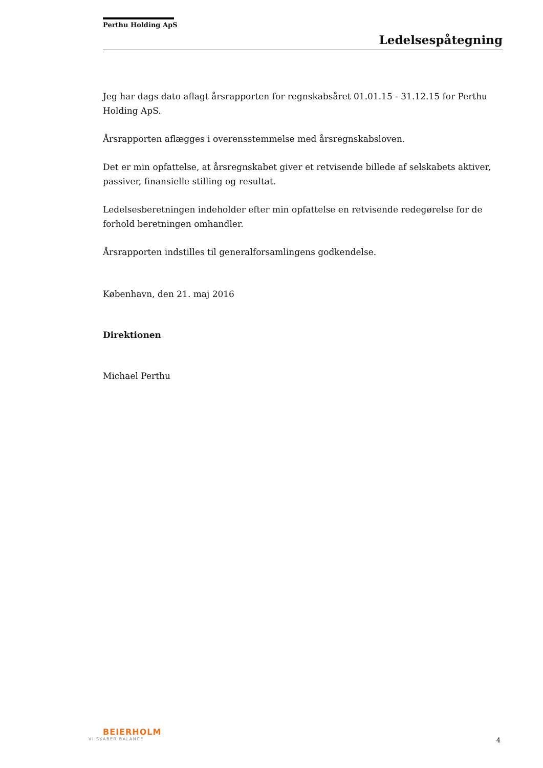Perthu Holding ApS
Ledelsespåtegning
Jeg har dags dato aflagt årsrapporten for regnskabsåret 01.01.15 - 31.12.15 for Perthu Holding ApS.
Årsrapporten aflægges i overensstemmelse med årsregnskabsloven.
Det er min opfattelse, at årsregnskabet giver et retvisende billede af selskabets aktiver, passiver, finansielle stilling og resultat.
Ledelsesberetningen indeholder efter min opfattelse en retvisende redegørelse for de forhold beretningen omhandler.
Årsrapporten indstilles til generalforsamlingens godkendelse.
København, den 21. maj 2016
Direktionen
Michael Perthu
BEIERHOLM
VI SKABER BALANCE
4